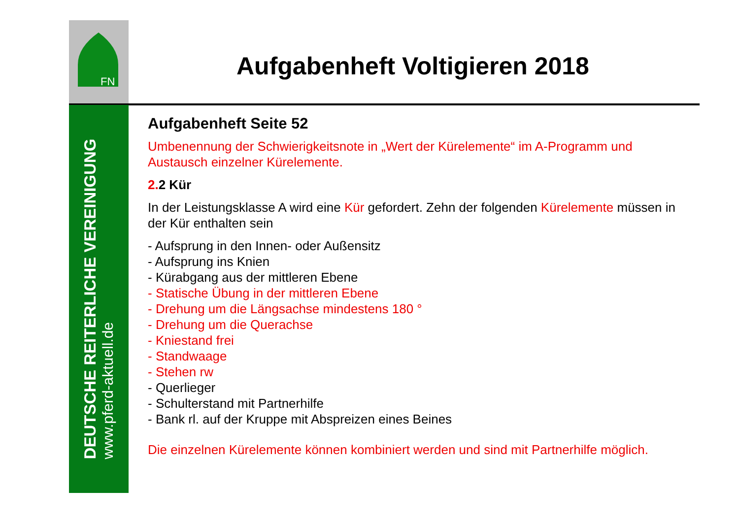FN
DEUTSCHE REITERLICHE VEREINIGUNG
www.pferd-aktuell.de
Aufgabenheft Voltigieren 2018
Aufgabenheft Seite 52
Umbenennung der Schwierigkeitsnote in „Wert der Kürelemente“ im A-Programm und Austausch einzelner Kürelemente.
2. 2 Kür
In der Leistungsklasse A wird eine Kür gefordert. Zehn der folgenden Kürelemente müssen in der Kür enthalten sein
- Aufsprung in den Innen- oder Außensitz
- Aufsprung ins Knien
- Kürabgang aus der mittleren Ebene
- Statische Übung in der mittleren Ebene
- Drehung um die Längsachse mindestens 180 °
- Drehung um die Querachse
- Kniestand frei
- Standwaage
- Stehen rw
- Querlieger
- Schulterstand mit Partnerhilfe
- Bank rl. auf der Kruppe mit Abspreizen eines Beines
Die einzelnen Kürelemente können kombiniert werden und sind mit Partnerhilfe möglich.